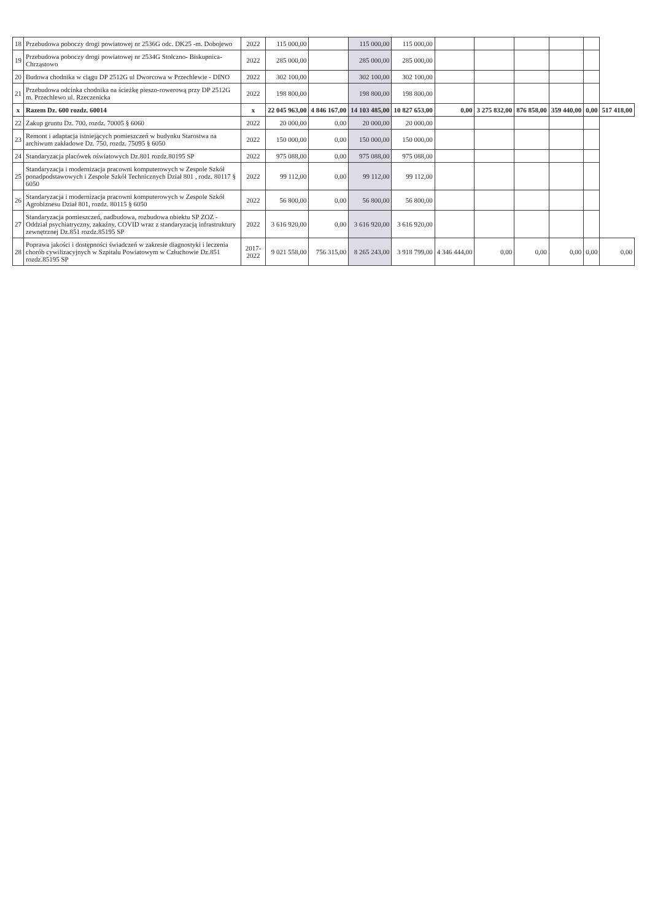| 18 | Przebudowa poboczy drogi powiatowej nr 2536G odc. DK25 -m. Dobojewo | 2022 | 115 000,00 | | 115 000,00 | 115 000,00 | | | | | | |
| 19 | Przebudowa poboczy drogi powiatowej nr 2534G Stołczno- Biskupnica-Chrząstowo | 2022 | 285 000,00 | | 285 000,00 | 285 000,00 | | | | | | |
| 20 | Budowa chodnika w ciągu DP 2512G ul Dworcowa w Przechlewie - DINO | 2022 | 302 100,00 | | 302 100,00 | 302 100,00 | | | | | | |
| 21 | Przebudowa odcinka chodnika na ścieżkę pieszo-rowerową przy DP 2512G m. Przechlewo ul. Rzeczenicka | 2022 | 198 800,00 | | 198 800,00 | 198 800,00 | | | | | | |
| x | Razem Dz. 600 rozdz. 60014 | x | 22 045 963,00 | 4 846 167,00 | 14 103 485,00 | 10 827 653,00 | 0,00 | 3 275 832,00 | 876 858,00 | 359 440,00 | 0,00 | 517 418,00 |
| 22 | Zakup gruntu Dz. 700, rozdz. 70005 § 6060 | 2022 | 20 000,00 | 0,00 | 20 000,00 | 20 000,00 | | | | | | |
| 23 | Remont i adaptacja istniejących pomieszczeń w budynku Starostwa na archiwum zakładowe Dz. 750, rozdz. 75095 § 6050 | 2022 | 150 000,00 | 0,00 | 150 000,00 | 150 000,00 | | | | | | |
| 24 | Standaryzacja placówek oświatowych Dz.801 rozdz.80195 SP | 2022 | 975 088,00 | 0,00 | 975 088,00 | 975 088,00 | | | | | | |
| 25 | Standaryzacja i modernizacja pracowni komputerowych w Zespole Szkół ponadpodstawowych i Zespole Szkół Technicznych Dział 801 , rodz. 80117 § 6050 | 2022 | 99 112,00 | 0,00 | 99 112,00 | 99 112,00 | | | | | | |
| 26 | Standaryzacja i modernizacja pracowni komputerowych w Zespole Szkół Agrobiznesu Dział 801, rozdz. 80115 § 6050 | 2022 | 56 800,00 | 0,00 | 56 800,00 | 56 800,00 | | | | | | |
| 27 | Standaryzacja pomieszczeń, nadbudowa, rozbudowa obiektu SP ZOZ -Oddział psychiatryczny, zakaźny, COVID wraz z standaryzacją infrastruktury zewnętrznej Dz.851 rozdz.85195 SP | 2022 | 3 616 920,00 | 0,00 | 3 616 920,00 | 3 616 920,00 | | | | | | |
| 28 | Poprawa jakości i dostępności świadczeń w zakresie diagnostyki i leczenia chorób cywilizacyjnych w Szpitalu Powiatowym w Człuchowie Dz.851 rozdz.85195 SP | 2017-2022 | 9 021 558,00 | 756 315,00 | 8 265 243,00 | 3 918 799,00 | 4 346 444,00 | 0,00 | 0,00 | 0,00 | 0,00 | 0,00 |